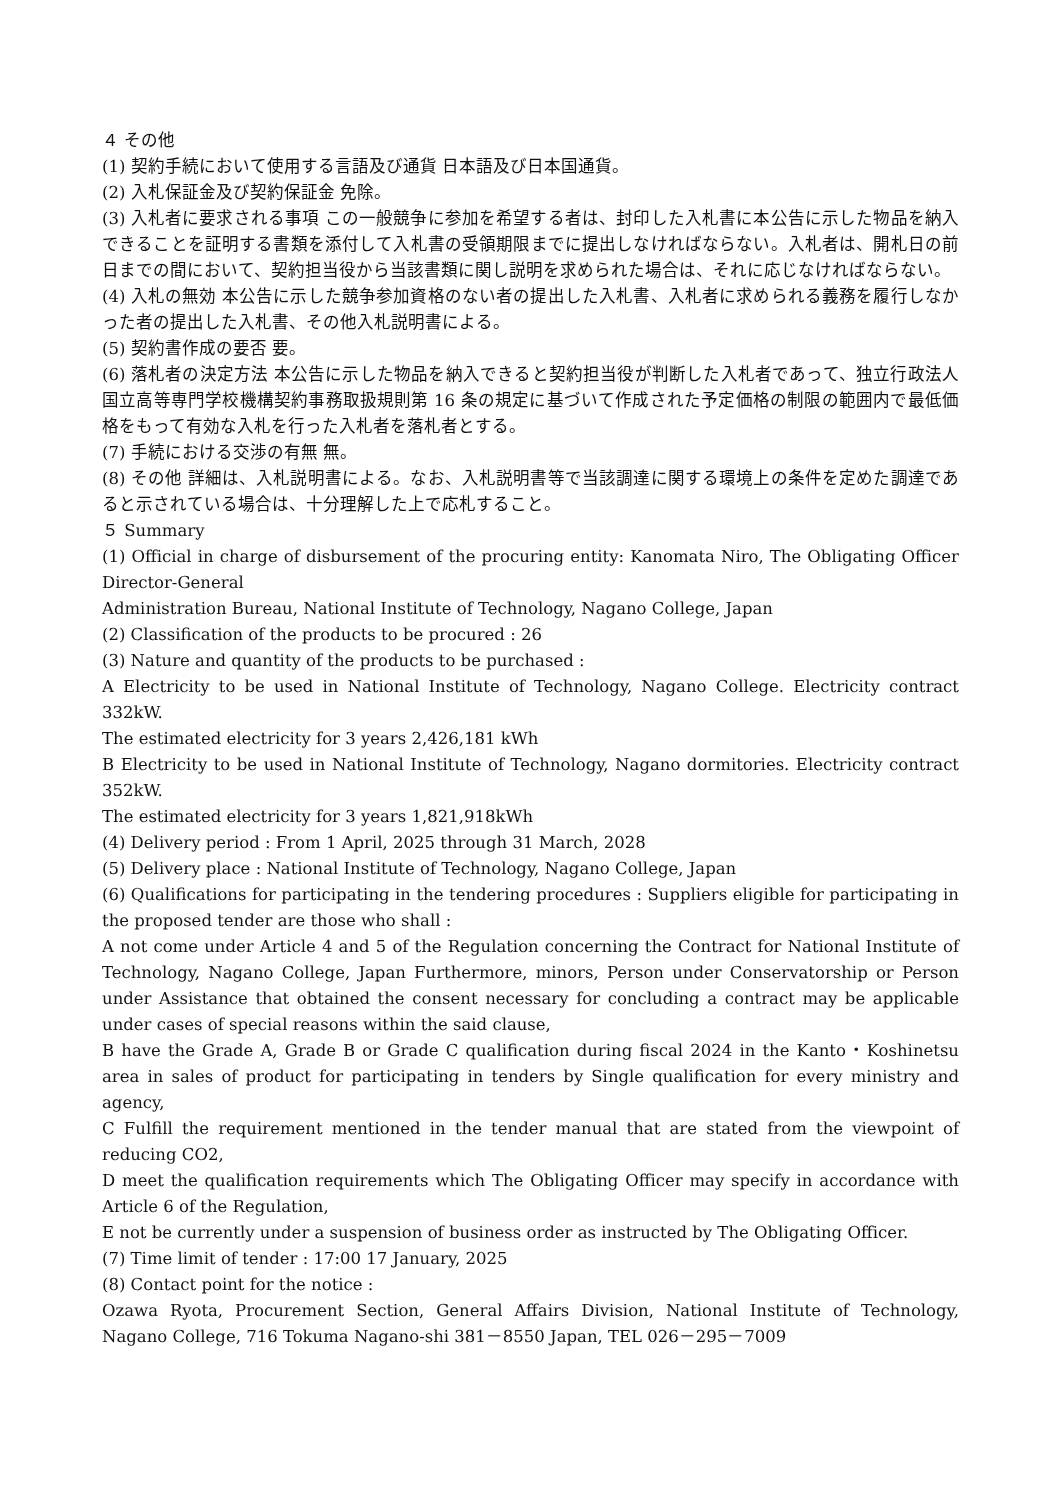４ その他
(1) 契約手続において使用する言語及び通貨 日本語及び日本国通貨。
(2) 入札保証金及び契約保証金 免除。
(3) 入札者に要求される事項 この一般競争に参加を希望する者は、封印した入札書に本公告に示した物品を納入できることを証明する書類を添付して入札書の受領期限までに提出しなければならない。入札者は、開札日の前日までの間において、契約担当役から当該書類に関し説明を求められた場合は、それに応じなければならない。
(4) 入札の無効 本公告に示した競争参加資格のない者の提出した入札書、入札者に求められる義務を履行しなかった者の提出した入札書、その他入札説明書による。
(5) 契約書作成の要否 要。
(6) 落札者の決定方法 本公告に示した物品を納入できると契約担当役が判断した入札者であって、独立行政法人国立高等専門学校機構契約事務取扱規則第 16 条の規定に基づいて作成された予定価格の制限の範囲内で最低価格をもって有効な入札を行った入札者を落札者とする。
(7) 手続における交渉の有無 無。
(8) その他 詳細は、入札説明書による。なお、入札説明書等で当該調達に関する環境上の条件を定めた調達であると示されている場合は、十分理解した上で応札すること。
５ Summary
(1) Official in charge of disbursement of the procuring entity: Kanomata Niro, The Obligating Officer Director-General
Administration Bureau, National Institute of Technology, Nagano College, Japan
(2) Classification of the products to be procured : 26
(3) Nature and quantity of the products to be purchased :
A Electricity to be used in National Institute of Technology, Nagano College. Electricity contract 332kW.
The estimated electricity for 3 years 2,426,181 kWh
B Electricity to be used in National Institute of Technology, Nagano dormitories. Electricity contract 352kW.
The estimated electricity for 3 years 1,821,918kWh
(4) Delivery period : From 1 April, 2025 through 31 March, 2028
(5) Delivery place : National Institute of Technology, Nagano College, Japan
(6) Qualifications for participating in the tendering procedures : Suppliers eligible for participating in the proposed tender are those who shall :
A not come under Article 4 and 5 of the Regulation concerning the Contract for National Institute of Technology, Nagano College, Japan Furthermore, minors, Person under Conservatorship or Person under Assistance that obtained the consent necessary for concluding a contract may be applicable under cases of special reasons within the said clause,
B have the Grade A, Grade B or Grade C qualification during fiscal 2024 in the Kanto・Koshinetsu area in sales of product for participating in tenders by Single qualification for every ministry and agency,
C Fulfill the requirement mentioned in the tender manual that are stated from the viewpoint of reducing CO2,
D meet the qualification requirements which The Obligating Officer may specify in accordance with Article 6 of the Regulation,
E not be currently under a suspension of business order as instructed by The Obligating Officer.
(7) Time limit of tender : 17:00 17 January, 2025
(8) Contact point for the notice :
Ozawa Ryota, Procurement Section, General Affairs Division, National Institute of Technology, Nagano College, 716 Tokuma Nagano-shi 381－8550 Japan, TEL 026－295－7009